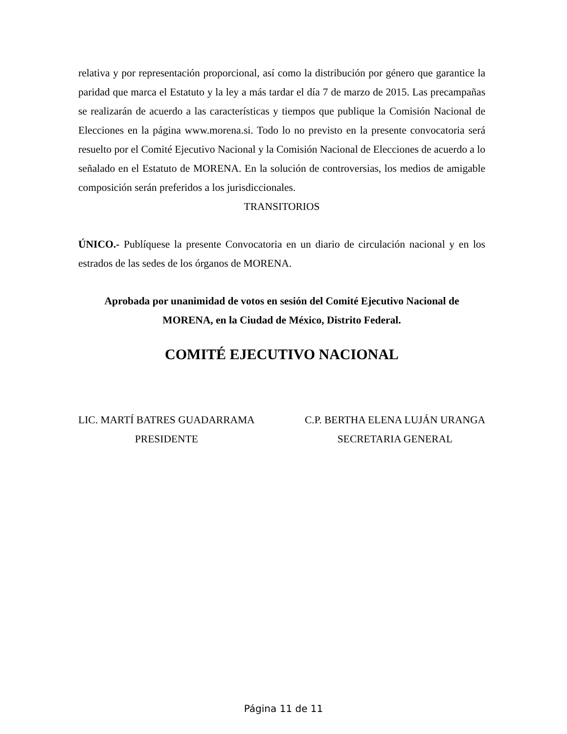relativa y por representación proporcional, así como la distribución por género que garantice la paridad que marca el Estatuto y la ley a más tardar el día 7 de marzo de 2015. Las precampañas se realizarán de acuerdo a las características y tiempos que publique la Comisión Nacional de Elecciones en la página www.morena.si. Todo lo no previsto en la presente convocatoria será resuelto por el Comité Ejecutivo Nacional y la Comisión Nacional de Elecciones de acuerdo a lo señalado en el Estatuto de MORENA. En la solución de controversias, los medios de amigable composición serán preferidos a los jurisdiccionales.
TRANSITORIOS
ÚNICO.- Publíquese la presente Convocatoria en un diario de circulación nacional y en los estrados de las sedes de los órganos de MORENA.
Aprobada por unanimidad de votos en sesión del Comité Ejecutivo Nacional de MORENA, en la Ciudad de México, Distrito Federal.
COMITÉ EJECUTIVO NACIONAL
LIC. MARTÍ BATRES GUADARRAMA
PRESIDENTE
C.P. BERTHA ELENA LUJÁN URANGA
SECRETARIA GENERAL
Página 11 de 11